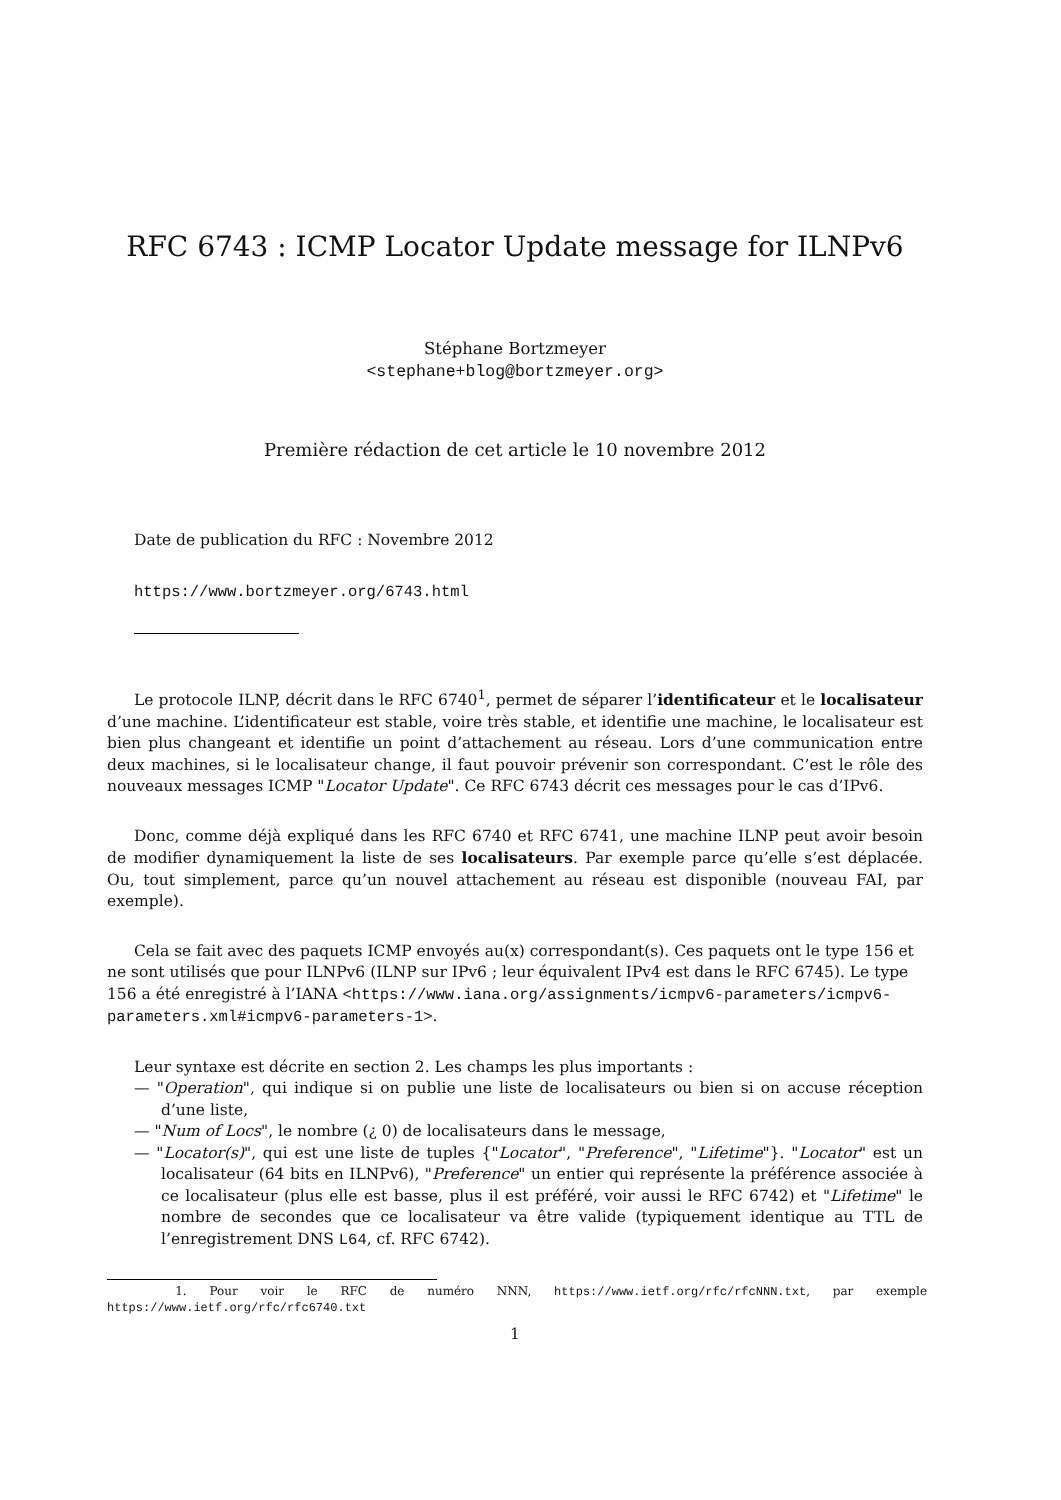RFC 6743 : ICMP Locator Update message for ILNPv6
Stéphane Bortzmeyer
<stephane+blog@bortzmeyer.org>
Première rédaction de cet article le 10 novembre 2012
Date de publication du RFC : Novembre 2012
https://www.bortzmeyer.org/6743.html
Le protocole ILNP, décrit dans le RFC 6740<sup>1</sup>, permet de séparer l’identificateur et le localisateur d’une machine. L’identificateur est stable, voire très stable, et identifie une machine, le localisateur est bien plus changeant et identifie un point d’attachement au réseau. Lors d’une communication entre deux machines, si le localisateur change, il faut pouvoir prévenir son correspondant. C’est le rôle des nouveaux messages ICMP "Locator Update". Ce RFC 6743 décrit ces messages pour le cas d’IPv6.
Donc, comme déjà expliqué dans les RFC 6740 et RFC 6741, une machine ILNP peut avoir besoin de modifier dynamiquement la liste de ses localisateurs. Par exemple parce qu’elle s’est déplacée. Ou, tout simplement, parce qu’un nouvel attachement au réseau est disponible (nouveau FAI, par exemple).
Cela se fait avec des paquets ICMP envoyés au(x) correspondant(s). Ces paquets ont le type 156 et ne sont utilisés que pour ILNPv6 (ILNP sur IPv6 ; leur équivalent IPv4 est dans le RFC 6745). Le type 156 a été enregistré à l’IANA <https://www.iana.org/assignments/icmpv6-parameters/icmpv6-parameters.xml#icmpv6-parameters-1>.
Leur syntaxe est décrite en section 2. Les champs les plus importants :
— "Operation", qui indique si on publie une liste de localisateurs ou bien si on accuse réception d’une liste,
— "Num of Locs", le nombre (¿ 0) de localisateurs dans le message,
— "Locator(s)", qui est une liste de tuples {"Locator", "Preference", "Lifetime"}. "Locator" est un localisateur (64 bits en ILNPv6), "Preference" un entier qui représente la préférence associée à ce localisateur (plus elle est basse, plus il est préféré, voir aussi le RFC 6742) et "Lifetime" le nombre de secondes que ce localisateur va être valide (typiquement identique au TTL de l’enregistrement DNS L64, cf. RFC 6742).
1. Pour voir le RFC de numéro NNN, https://www.ietf.org/rfc/rfcNNN.txt, par exemple https://www.ietf.org/rfc/rfc6740.txt
1